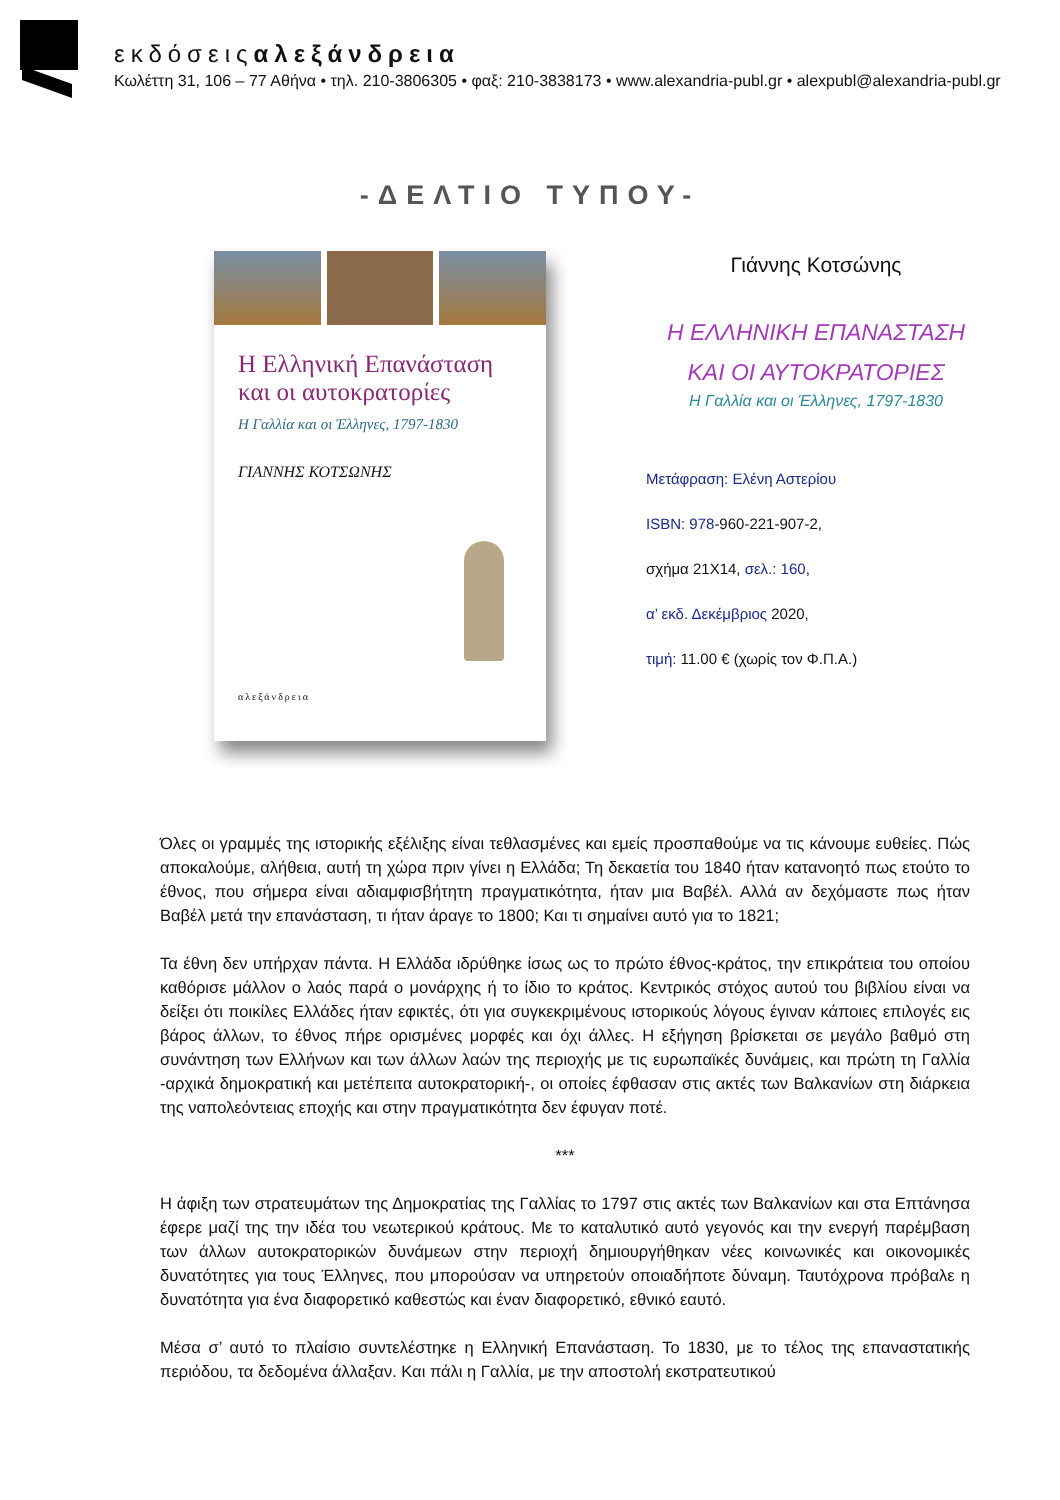εκδόσειςαλεξάνδρεια
Κωλέττη 31, 106 – 77 Αθήνα • τηλ. 210-3806305 • φαξ: 210-3838173 • www.alexandria-publ.gr • alexpubl@alexandria-publ.gr
-ΔΕΛΤΙΟ ΤΥΠΟΥ-
Η Ελληνική Επανάσταση και οι αυτοκρατορίες
Η Γαλλία και οι Έλληνες, 1797-1830
ΓΙΑΝΝΗΣ ΚΟΤΣΩΝΗΣ
αλεξάνδρεια
Γιάννης Κοτσώνης
Η ΕΛΛΗΝΙΚΗ ΕΠΑΝΑΣΤΑΣΗ
ΚΑΙ ΟΙ ΑΥΤΟΚΡΑΤΟΡΙΕΣ
Η Γαλλία και οι Έλληνες, 1797-1830
Μετάφραση: Ελένη Αστερίου
ISBN: 978-960-221-907-2,
σχήμα 21Χ14, σελ.: 160,
α’ εκδ. Δεκέμβριος 2020,
τιμή: 11.00 € (χωρίς τον Φ.Π.Α.)
Όλες οι γραμμές της ιστορικής εξέλιξης είναι τεθλασμένες και εμείς προσπαθούμε να τις κάνουμε ευθείες. Πώς αποκαλούμε, αλήθεια, αυτή τη χώρα πριν γίνει η Ελλάδα; Τη δεκαετία του 1840 ήταν κατανοητό πως ετούτο το έθνος, που σήμερα είναι αδιαμφισβήτητη πραγματικότητα, ήταν μια Βαβέλ. Αλλά αν δεχόμαστε πως ήταν Βαβέλ μετά την επανάσταση, τι ήταν άραγε το 1800; Και τι σημαίνει αυτό για το 1821;
Τα έθνη δεν υπήρχαν πάντα. Η Ελλάδα ιδρύθηκε ίσως ως το πρώτο έθνος-κράτος, την επικράτεια του οποίου καθόρισε μάλλον ο λαός παρά ο μονάρχης ή το ίδιο το κράτος. Κεντρικός στόχος αυτού του βιβλίου είναι να δείξει ότι ποικίλες Ελλάδες ήταν εφικτές, ότι για συγκεκριμένους ιστορικούς λόγους έγιναν κάποιες επιλογές εις βάρος άλλων, το έθνος πήρε ορισμένες μορφές και όχι άλλες. Η εξήγηση βρίσκεται σε μεγάλο βαθμό στη συνάντηση των Ελλήνων και των άλλων λαών της περιοχής με τις ευρωπαϊκές δυνάμεις, και πρώτη τη Γαλλία -αρχικά δημοκρατική και μετέπειτα αυτοκρατορική-, οι οποίες έφθασαν στις ακτές των Βαλκανίων στη διάρκεια της ναπολεόντειας εποχής και στην πραγματικότητα δεν έφυγαν ποτέ.
***
Η άφιξη των στρατευμάτων της Δημοκρατίας της Γαλλίας το 1797 στις ακτές των Βαλκανίων και στα Επτάνησα έφερε μαζί της την ιδέα του νεωτερικού κράτους. Με το καταλυτικό αυτό γεγονός και την ενεργή παρέμβαση των άλλων αυτοκρατορικών δυνάμεων στην περιοχή δημιουργήθηκαν νέες κοινωνικές και οικονομικές δυνατότητες για τους Έλληνες, που μπορούσαν να υπηρετούν οποιαδήποτε δύναμη. Ταυτόχρονα πρόβαλε η δυνατότητα για ένα διαφορετικό καθεστώς και έναν διαφορετικό, εθνικό εαυτό.
Μέσα σ’ αυτό το πλαίσιο συντελέστηκε η Ελληνική Επανάσταση. Το 1830, με το τέλος της επαναστατικής περιόδου, τα δεδομένα άλλαξαν. Και πάλι η Γαλλία, με την αποστολή εκστρατευτικού